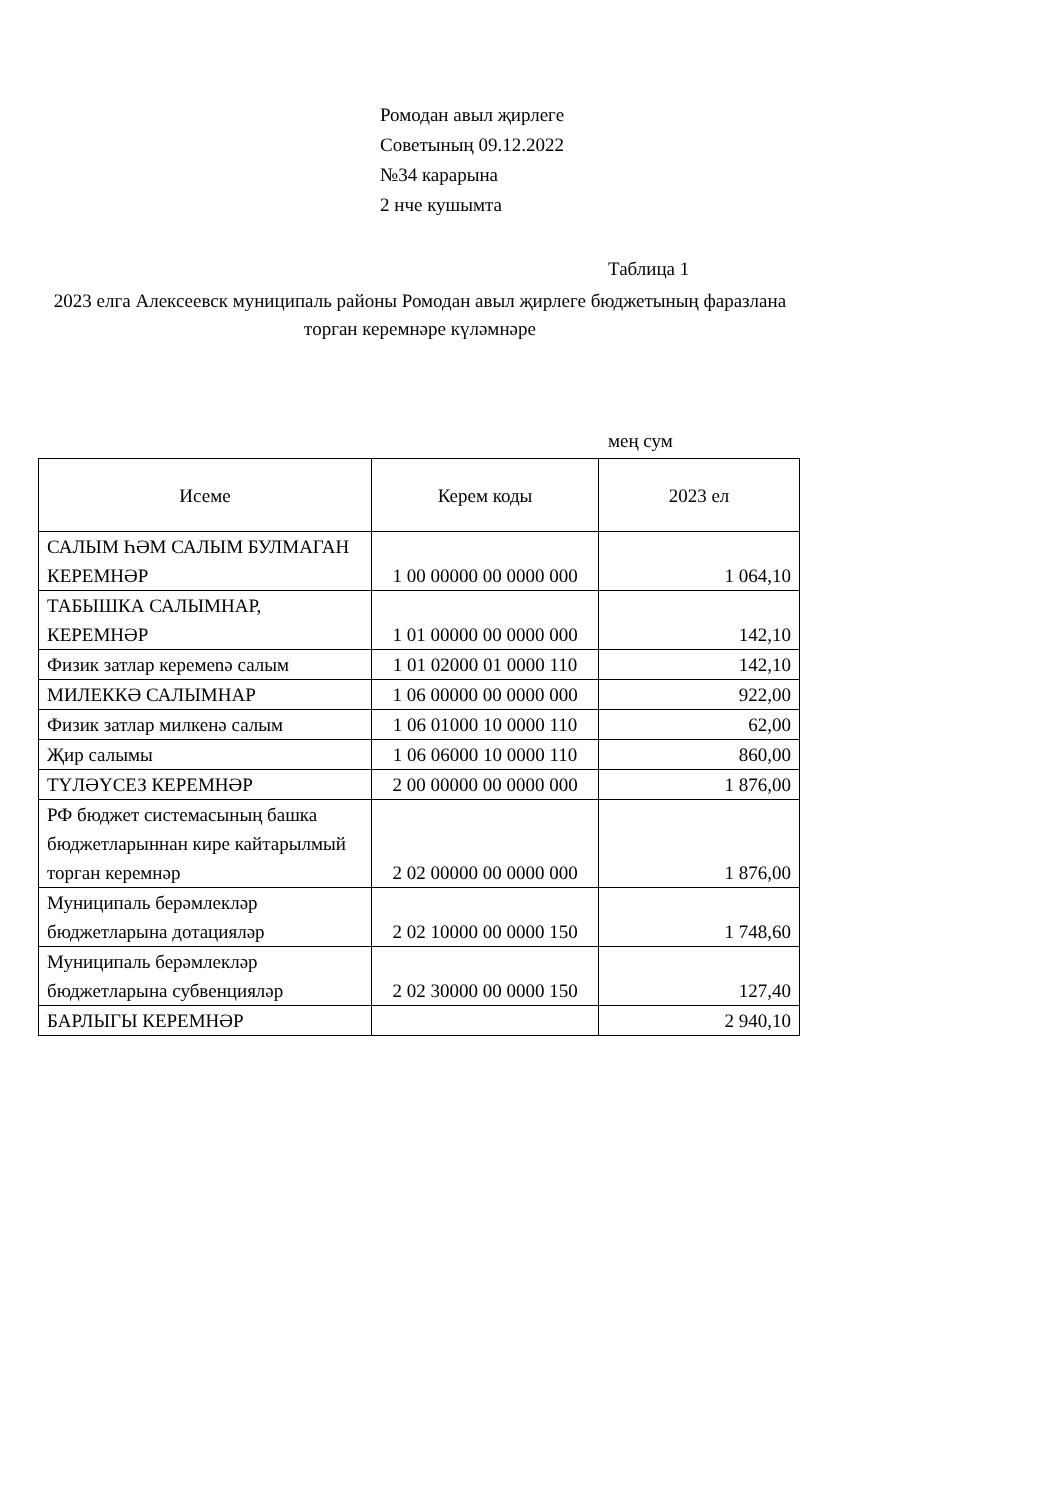Ромодан авыл җирлеге
Советының 09.12.2022
№34 карарына
2 нче кушымта
Таблица 1
2023 елга Алексеевск муниципаль районы Ромодан авыл җирлеге бюджетының фаразлана торган керемнәре күләмнәре
мең сум
| Исеме | Керем коды | 2023 ел |
| --- | --- | --- |
| САЛЫМ ҺӘМ САЛЫМ БУЛМАГАН КЕРЕМНӘР | 1 00 00000 00 0000 000 | 1 064,10 |
| ТАБЫШКА САЛЫМНАР, КЕРЕМНӘР | 1 01 00000 00 0000 000 | 142,10 |
| Физик затлар керемenә салым | 1 01 02000 01 0000 110 | 142,10 |
| МИЛЕККӘ САЛЫМНАР | 1 06 00000 00 0000 000 | 922,00 |
| Физик затлар милкенә салым | 1 06 01000 10 0000 110 | 62,00 |
| Җир салымы | 1 06 06000 10 0000 110 | 860,00 |
| ТҮЛӘҮСЕЗ КЕРЕМНӘР | 2 00 00000 00 0000 000 | 1 876,00 |
| РФ бюджет системасының башка бюджетларыннан кире кайтарылмый торган керемнәр | 2 02 00000 00 0000 000 | 1 876,00 |
| Муниципаль берәмлекләр бюджетларына дотацияләр | 2 02 10000 00 0000 150 | 1 748,60 |
| Муниципаль берәмлекләр бюджетларына субвенцияләр | 2 02 30000 00 0000 150 | 127,40 |
| БАРЛЫГЫ КЕРЕМНӘР | | 2 940,10 |